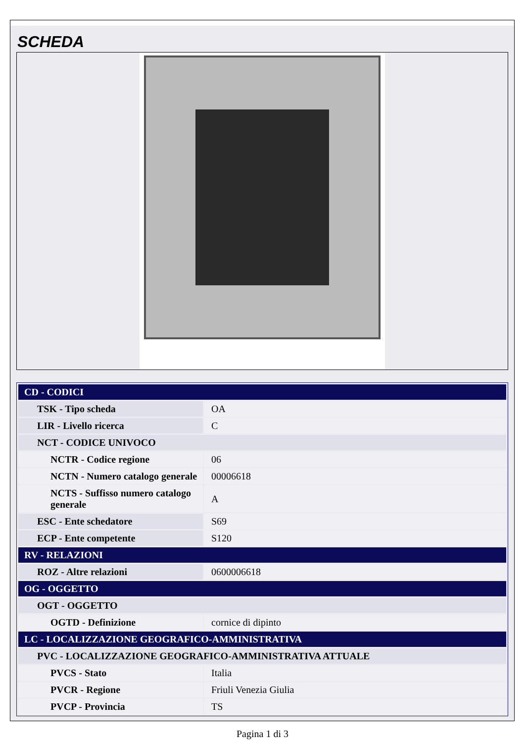SCHEDA
| CD - CODICI | |
| TSK - Tipo scheda | OA |
| LIR - Livello ricerca | C |
| NCT - CODICE UNIVOCO | |
| NCTR - Codice regione | 06 |
| NCTN - Numero catalogo generale | 00006618 |
| NCTS - Suffisso numero catalogo generale | A |
| ESC - Ente schedatore | S69 |
| ECP - Ente competente | S120 |
| RV - RELAZIONI | |
| ROZ - Altre relazioni | 0600006618 |
| OG - OGGETTO | |
| OGT - OGGETTO | |
| OGTD - Definizione | cornice di dipinto |
| LC - LOCALIZZAZIONE GEOGRAFICO-AMMINISTRATIVA | |
| PVC - LOCALIZZAZIONE GEOGRAFICO-AMMINISTRATIVA ATTUALE | |
| PVCS - Stato | Italia |
| PVCR - Regione | Friuli Venezia Giulia |
| PVCP - Provincia | TS |
Pagina 1 di 3